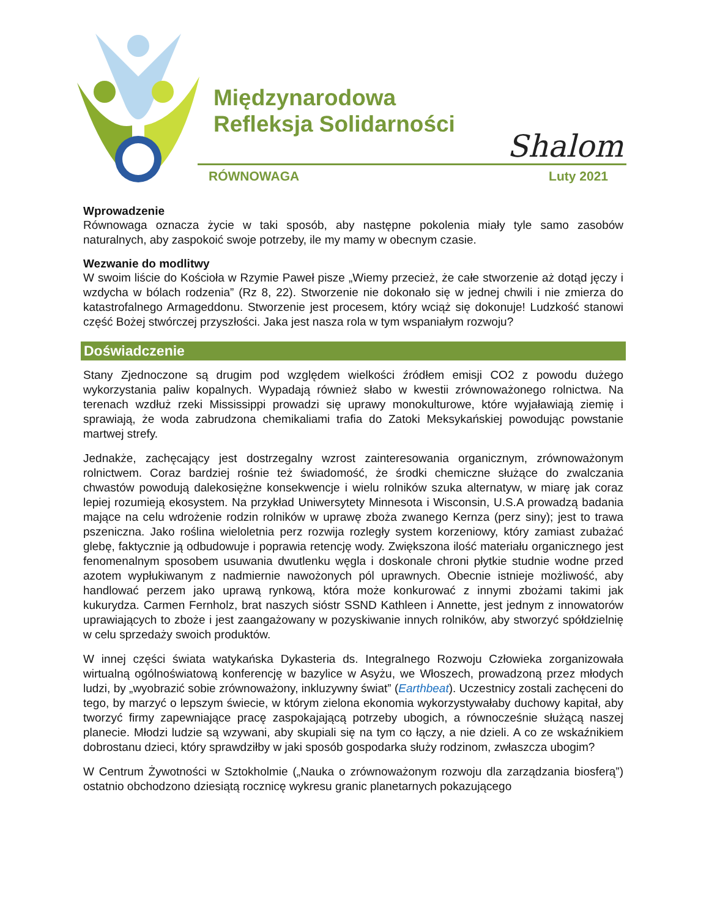Międzynarodowa
Refleksja Solidarności
Shalom
RÓWNOWAGA Luty 2021
Wprowadzenie
Równowaga oznacza życie w taki sposób, aby następne pokolenia miały tyle samo zasobów naturalnych, aby zaspokoić swoje potrzeby, ile my mamy w obecnym czasie.
Wezwanie do modlitwy
W swoim liście do Kościoła w Rzymie Paweł pisze „Wiemy przecież, że całe stworzenie aż dotąd jęczy i wzdycha w bólach rodzenia” (Rz 8, 22). Stworzenie nie dokonało się w jednej chwili i nie zmierza do katastrofalnego Armageddonu. Stworzenie jest procesem, który wciąż się dokonuje! Ludzkość stanowi część Bożej stwórczej przyszłości. Jaka jest nasza rola w tym wspaniałym rozwoju?
Doświadczenie
Stany Zjednoczone są drugim pod względem wielkości źródłem emisji CO2 z powodu dużego wykorzystania paliw kopalnych. Wypadają również słabo w kwestii zrównoważonego rolnictwa. Na terenach wzdłuż rzeki Mississippi prowadzi się uprawy monokulturowe, które wyjaławiają ziemię i sprawiają, że woda zabrudzona chemikaliami trafia do Zatoki Meksykańskiej powodując powstanie martwej strefy.
Jednakże, zachęcający jest dostrzegalny wzrost zainteresowania organicznym, zrównoważonym rolnictwem. Coraz bardziej rośnie też świadomość, że środki chemiczne służące do zwalczania chwastów powodują dalekosiężne konsekwencje i wielu rolników szuka alternatyw, w miarę jak coraz lepiej rozumieją ekosystem. Na przykład Uniwersytety Minnesota i Wisconsin, U.S.A prowadzą badania mające na celu wdrożenie rodzin rolników w uprawę zboża zwanego Kernza (perz siny); jest to trawa pszeniczna. Jako roślina wieloletnia perz rozwija rozległy system korzeniowy, który zamiast zubażać glebę, faktycznie ją odbudowuje i poprawia retencję wody. Zwiększona ilość materiału organicznego jest fenomenalnym sposobem usuwania dwutlenku węgla i doskonale chroni płytkie studnie wodne przed azotem wypłukiwanym z nadmiernie nawożonych pól uprawnych. Obecnie istnieje możliwość, aby handlować perzem jako uprawą rynkową, która może konkurować z innymi zbożami takimi jak kukurydza. Carmen Fernholz, brat naszych sióstr SSND Kathleen i Annette, jest jednym z innowatorów uprawiających to zboże i jest zaangażowany w pozyskiwanie innych rolników, aby stworzyć spółdzielnię w celu sprzedaży swoich produktów.
W innej części świata watykańska Dykasteria ds. Integralnego Rozwoju Człowieka zorganizowała wirtualną ogólnoświatową konferencję w bazylice w Asyżu, we Włoszech, prowadzoną przez młodych ludzi, by „wyobrazić sobie zrównoważony, inkluzywny świat” (Earthbeat). Uczestnicy zostali zachęceni do tego, by marzyć o lepszym świecie, w którym zielona ekonomia wykorzystywałaby duchowy kapitał, aby tworzyć firmy zapewniające pracę zaspokajającą potrzeby ubogich, a równocześnie służącą naszej planecie. Młodzi ludzie są wzywani, aby skupiali się na tym co łączy, a nie dzieli. A co ze wskaźnikiem dobrostanu dzieci, który sprawdziłby w jaki sposób gospodarka służy rodzinom, zwłaszcza ubogim?
W Centrum Żywotności w Sztokholmie („Nauka o zrównoważonym rozwoju dla zarządzania biosferą”) ostatnio obchodzono dziesiątą rocznicę wykresu granic planetarnych pokazującego